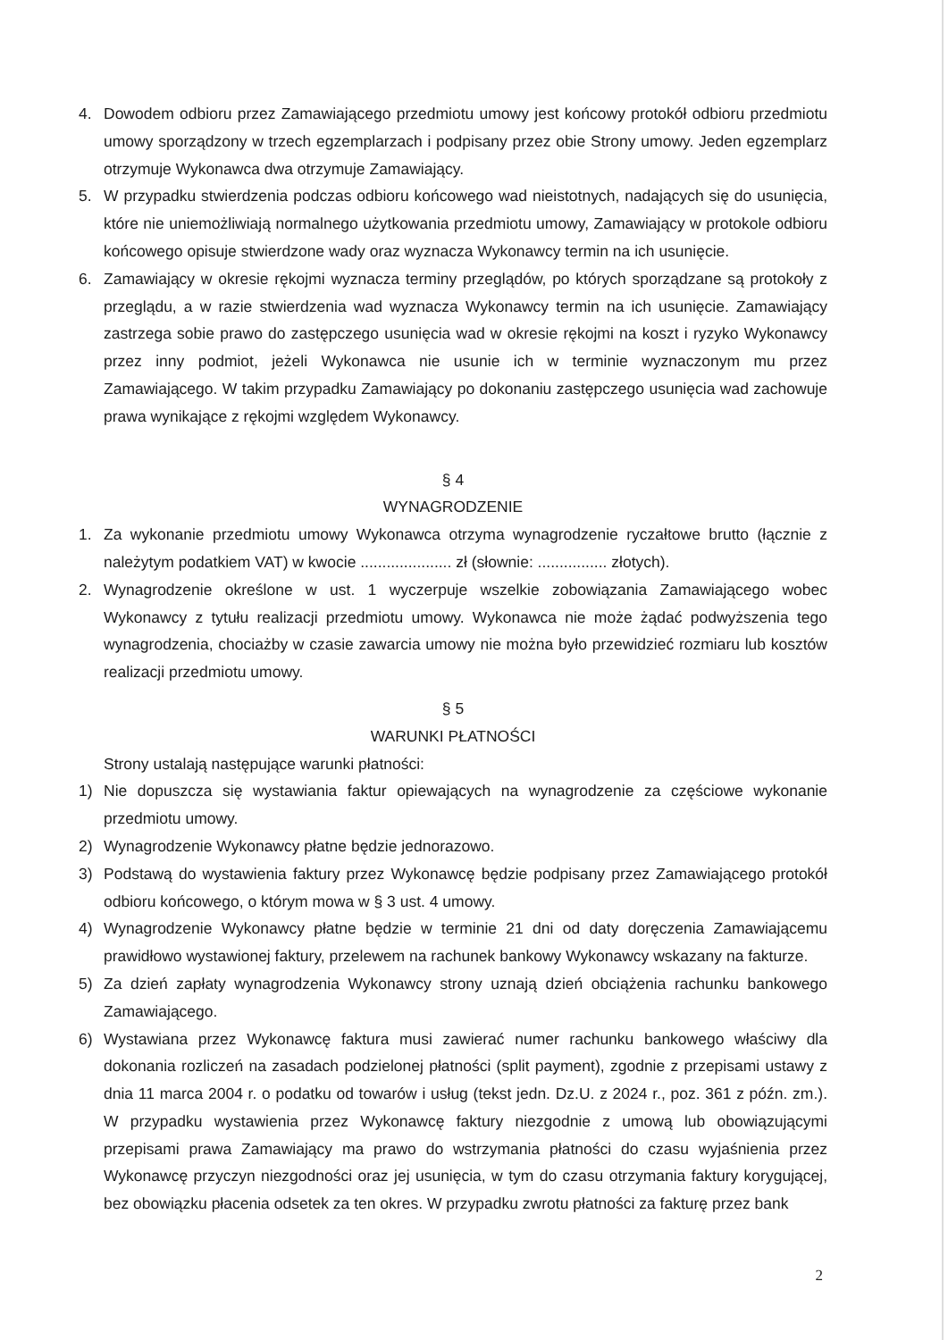4. Dowodem odbioru przez Zamawiającego przedmiotu umowy jest końcowy protokół odbioru przedmiotu umowy sporządzony w trzech egzemplarzach i podpisany przez obie Strony umowy. Jeden egzemplarz otrzymuje Wykonawca dwa otrzymuje Zamawiający.
5. W przypadku stwierdzenia podczas odbioru końcowego wad nieistotnych, nadających się do usunięcia, które nie uniemożliwiają normalnego użytkowania przedmiotu umowy, Zamawiający w protokole odbioru końcowego opisuje stwierdzone wady oraz wyznacza Wykonawcy termin na ich usunięcie.
6. Zamawiający w okresie rękojmi wyznacza terminy przeglądów, po których sporządzane są protokoły z przeglądu, a w razie stwierdzenia wad wyznacza Wykonawcy termin na ich usunięcie. Zamawiający zastrzega sobie prawo do zastępczego usunięcia wad w okresie rękojmi na koszt i ryzyko Wykonawcy przez inny podmiot, jeżeli Wykonawca nie usunie ich w terminie wyznaczonym mu przez Zamawiającego. W takim przypadku Zamawiający po dokonaniu zastępczego usunięcia wad zachowuje prawa wynikające z rękojmi względem Wykonawcy.
§ 4
WYNAGRODZENIE
1. Za wykonanie przedmiotu umowy Wykonawca otrzyma wynagrodzenie ryczałtowe brutto (łącznie z należytym podatkiem VAT) w kwocie ..................... zł (słownie: ................ złotych).
2. Wynagrodzenie określone w ust. 1 wyczerpuje wszelkie zobowiązania Zamawiającego wobec Wykonawcy z tytułu realizacji przedmiotu umowy. Wykonawca nie może żądać podwyższenia tego wynagrodzenia, chociażby w czasie zawarcia umowy nie można było przewidzieć rozmiaru lub kosztów realizacji przedmiotu umowy.
§ 5
WARUNKI PŁATNOŚCI
Strony ustalają następujące warunki płatności:
1) Nie dopuszcza się wystawiania faktur opiewających na wynagrodzenie za częściowe wykonanie przedmiotu umowy.
2) Wynagrodzenie Wykonawcy płatne będzie jednorazowo.
3) Podstawą do wystawienia faktury przez Wykonawcę będzie podpisany przez Zamawiającego protokół odbioru końcowego, o którym mowa w § 3 ust. 4 umowy.
4) Wynagrodzenie Wykonawcy płatne będzie w terminie 21 dni od daty doręczenia Zamawiającemu prawidłowo wystawionej faktury, przelewem na rachunek bankowy Wykonawcy wskazany na fakturze.
5) Za dzień zapłaty wynagrodzenia Wykonawcy strony uznają dzień obciążenia rachunku bankowego Zamawiającego.
6) Wystawiana przez Wykonawcę faktura musi zawierać numer rachunku bankowego właściwy dla dokonania rozliczeń na zasadach podzielonej płatności (split payment), zgodnie z przepisami ustawy z dnia 11 marca 2004 r. o podatku od towarów i usług (tekst jedn. Dz.U. z 2024 r., poz. 361 z późn. zm.). W przypadku wystawienia przez Wykonawcę faktury niezgodnie z umową lub obowiązującymi przepisami prawa Zamawiający ma prawo do wstrzymania płatności do czasu wyjaśnienia przez Wykonawcę przyczyn niezgodności oraz jej usunięcia, w tym do czasu otrzymania faktury korygującej, bez obowiązku płacenia odsetek za ten okres. W przypadku zwrotu płatności za fakturę przez bank
2